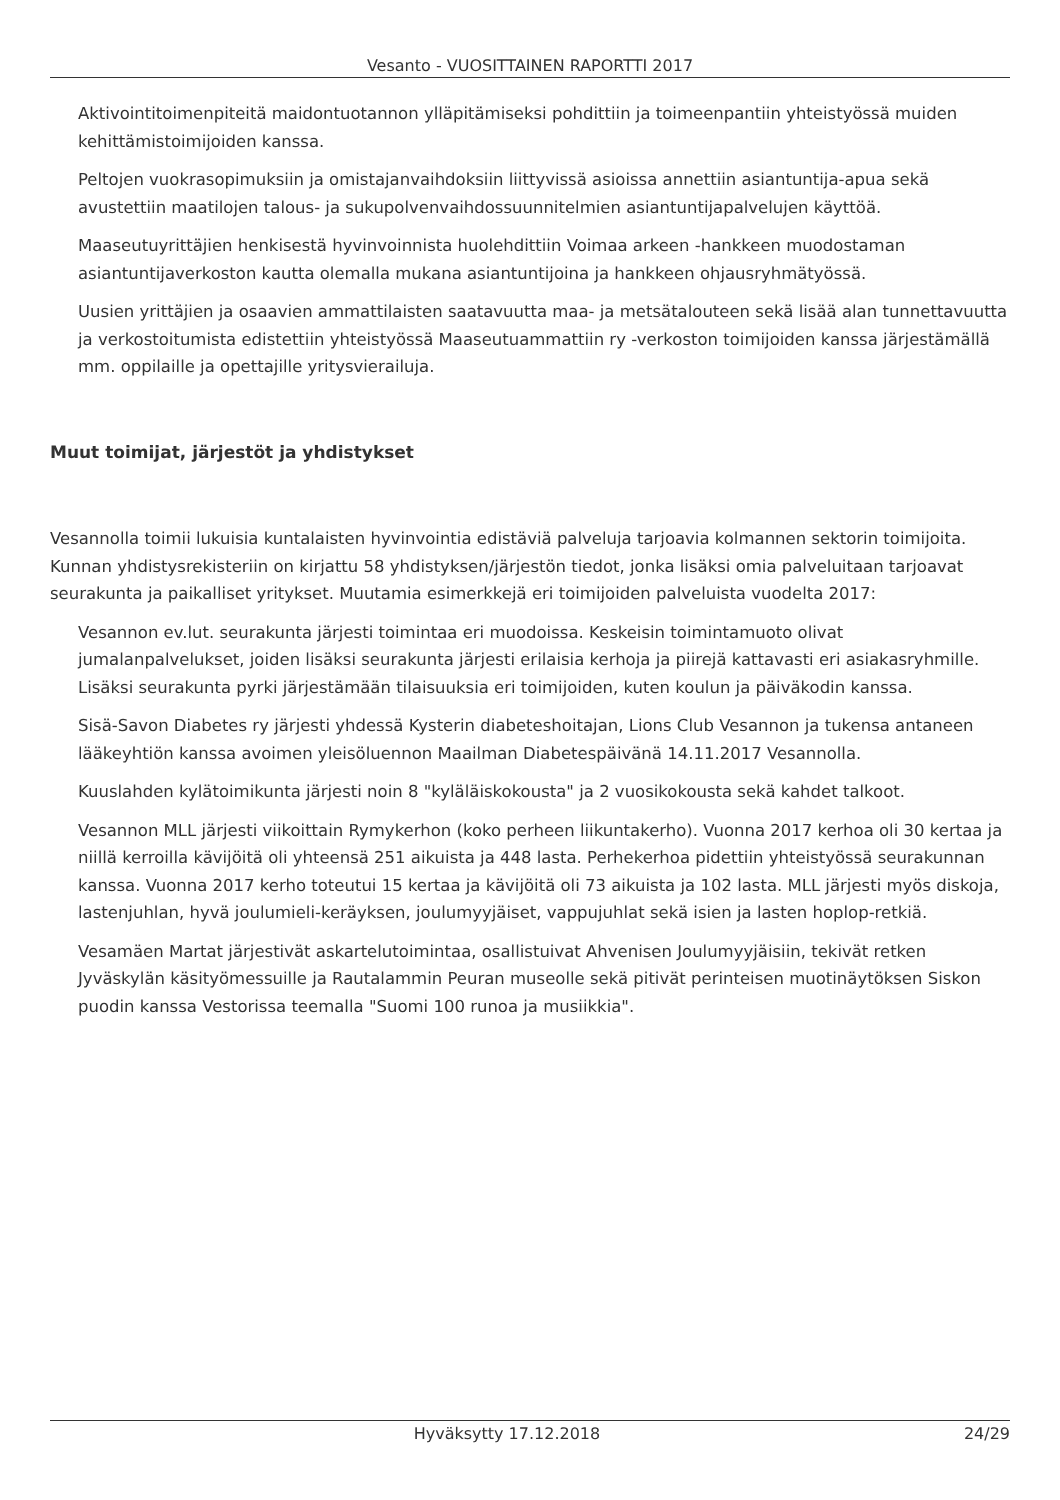Vesanto - VUOSITTAINEN RAPORTTI 2017
Aktivointitoimenpiteitä maidontuotannon ylläpitämiseksi pohdittiin ja toimeenpantiin yhteistyössä muiden kehittämistoimijoiden kanssa.
Peltojen vuokrasopimuksiin ja omistajanvaihdoksiin liittyvissä asioissa annettiin asiantuntija-apua sekä avustettiin maatilojen talous- ja sukupolvenvaihdossuunnitelmien asiantuntijapalvelujen käyttöä.
Maaseutuyrittäjien henkisestä hyvinvoinnista huolehdittiin Voimaa arkeen -hankkeen muodostaman asiantuntijaverkoston kautta olemalla mukana asiantuntijoina ja hankkeen ohjausryhmätyössä.
Uusien yrittäjien ja osaavien ammattilaisten saatavuutta maa- ja metsätalouteen sekä lisää alan tunnettavuutta ja verkostoitumista edistettiin yhteistyössä Maaseutuammattiin ry -verkoston toimijoiden kanssa järjestämällä mm. oppilaille ja opettajille yritysvierailuja.
Muut toimijat, järjestöt ja yhdistykset
Vesannolla toimii lukuisia kuntalaisten hyvinvointia edistäviä palveluja tarjoavia kolmannen sektorin toimijoita. Kunnan yhdistysrekisteriin on kirjattu 58 yhdistyksen/järjestön tiedot, jonka lisäksi omia palveluitaan tarjoavat seurakunta ja paikalliset yritykset. Muutamia esimerkkejä eri toimijoiden palveluista vuodelta 2017:
Vesannon ev.lut. seurakunta järjesti toimintaa eri muodoissa. Keskeisin toimintamuoto olivat jumalanpalvelukset, joiden lisäksi seurakunta järjesti erilaisia kerhoja ja piirejä kattavasti eri asiakasryhmille. Lisäksi seurakunta pyrki järjestämään tilaisuuksia eri toimijoiden, kuten koulun ja päiväkodin kanssa.
Sisä-Savon Diabetes ry järjesti yhdessä Kysterin diabeteshoitajan, Lions Club Vesannon ja tukensa antaneen lääkeyhtiön kanssa avoimen yleisöluennon Maailman Diabetespäivänä 14.11.2017 Vesannolla.
Kuuslahden kylätoimikunta järjesti noin 8 "kyläläiskokousta" ja 2 vuosikokousta sekä kahdet talkoot.
Vesannon MLL järjesti viikoittain Rymykerhon (koko perheen liikuntakerho). Vuonna 2017 kerhoa oli 30 kertaa ja niillä kerroilla kävijöitä oli yhteensä 251 aikuista ja 448 lasta. Perhekerhoa pidettiin yhteistyössä seurakunnan kanssa. Vuonna 2017 kerho toteutui 15 kertaa ja kävijöitä oli 73 aikuista ja 102 lasta. MLL järjesti myös diskoja, lastenjuhlan, hyvä joulumieli-keräyksen, joulumyyjäiset, vappujuhlat sekä isien ja lasten hoplop-retkiä.
Vesamäen Martat järjestivät askartelutoimintaa, osallistuivat Ahvenisen Joulumyyjäisiin, tekivät retken Jyväskylän käsityömessuille ja Rautalammin Peuran museolle sekä pitivät perinteisen muotinäytöksen Siskon puodin kanssa Vestorissa teemalla "Suomi 100 runoa ja musiikkia".
Hyväksytty 17.12.2018 24/29